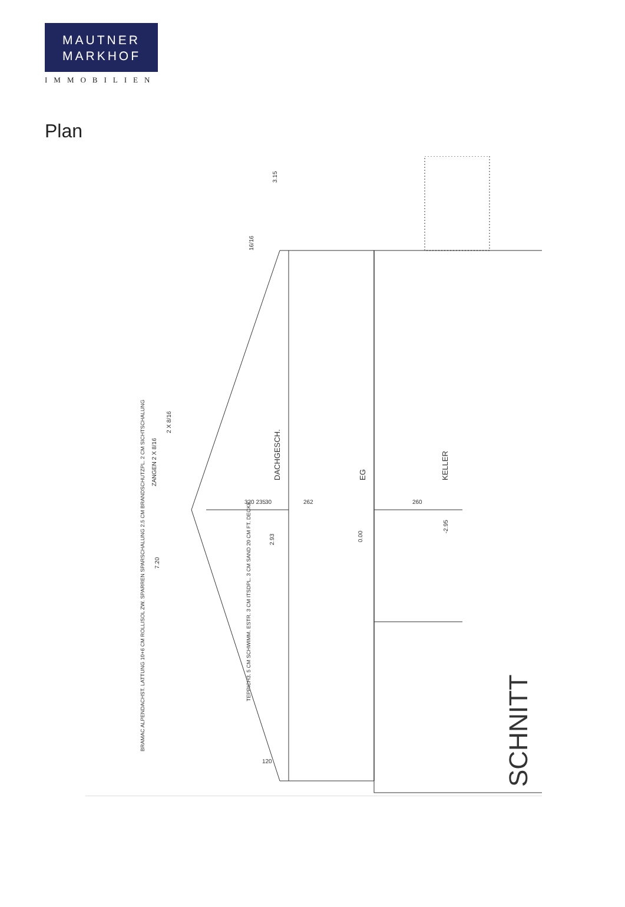MAUTNER
MARKHOF
IMMOBILIEN
Plan
DACHGESCH.
EG
KELLER
SCHNITT
ZANGEN 2 X 8/16
2 X 8/16
16/16
BRAMAC ALPENDACHST. LATTUNG 10+6 CM ROLLISOL ZW. SPARREN SPARSCHALUNG 2.5 CM BRANDSCHUTZPL. 2 CM SICHTSCHALUNG
TEPPICH3. 5 CM SCHWIMM. ESTR. 3 CM ITSDPL. 3 CM SAND 20 CM FT. DECKE
320 235
262
260
30
120
2.93
0.00
-2.95
7.20
3.15